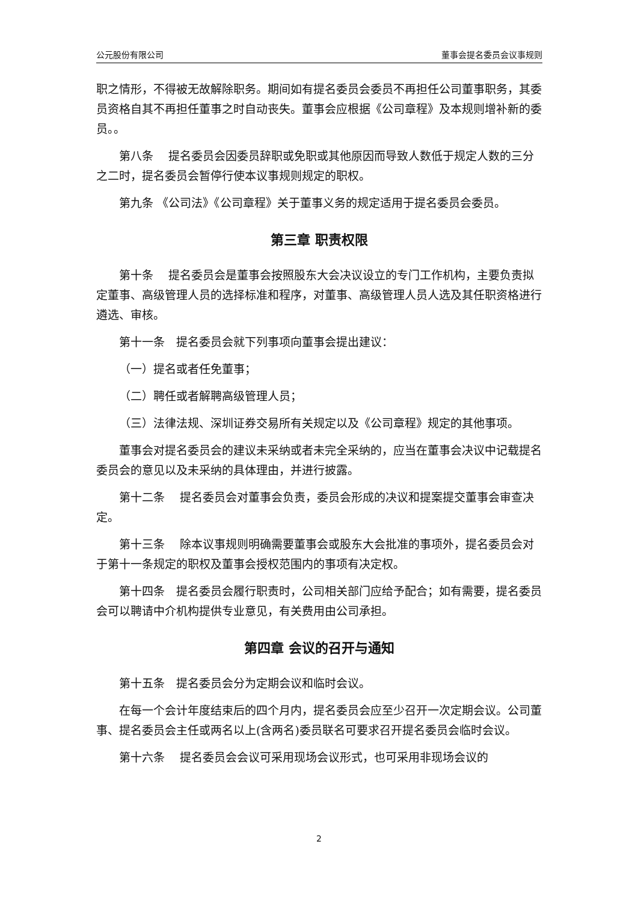公元股份有限公司 董事会提名委员会议事规则
职之情形，不得被无故解除职务。期间如有提名委员会委员不再担任公司董事职务，其委员资格自其不再担任董事之时自动丧失。董事会应根据《公司章程》及本规则增补新的委员。。
第八条　 提名委员会因委员辞职或免职或其他原因而导致人数低于规定人数的三分之二时，提名委员会暂停行使本议事规则规定的职权。
第九条 《公司法》《公司章程》关于董事义务的规定适用于提名委员会委员。
第三章 职责权限
第十条　 提名委员会是董事会按照股东大会决议设立的专门工作机构，主要负责拟定董事、高级管理人员的选择标准和程序，对董事、高级管理人员人选及其任职资格进行遴选、审核。
第十一条　提名委员会就下列事项向董事会提出建议：
（一）提名或者任免董事；
（二）聘任或者解聘高级管理人员；
（三）法律法规、深圳证券交易所有关规定以及《公司章程》规定的其他事项。
董事会对提名委员会的建议未采纳或者未完全采纳的，应当在董事会决议中记载提名委员会的意见以及未采纳的具体理由，并进行披露。
第十二条　 提名委员会对董事会负责，委员会形成的决议和提案提交董事会审查决定。
第十三条　 除本议事规则明确需要董事会或股东大会批准的事项外，提名委员会对于第十一条规定的职权及董事会授权范围内的事项有决定权。
第十四条　提名委员会履行职责时，公司相关部门应给予配合；如有需要，提名委员会可以聘请中介机构提供专业意见，有关费用由公司承担。
第四章 会议的召开与通知
第十五条　提名委员会分为定期会议和临时会议。
在每一个会计年度结束后的四个月内，提名委员会应至少召开一次定期会议。公司董事、提名委员会主任或两名以上(含两名)委员联名可要求召开提名委员会临时会议。
第十六条　 提名委员会会议可采用现场会议形式，也可采用非现场会议的
2